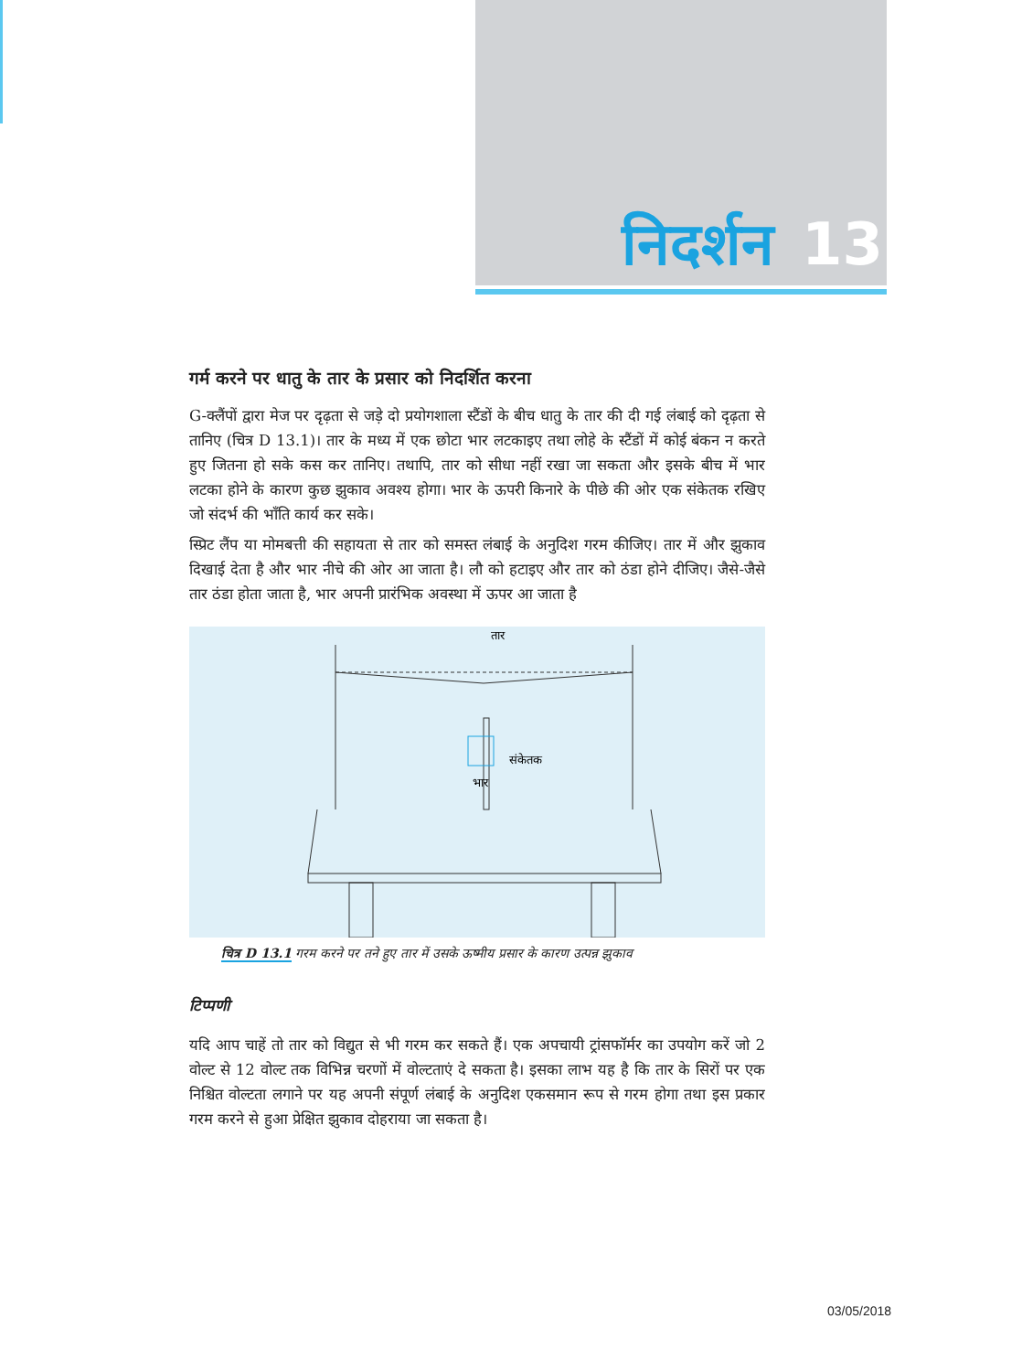निदर्शन 13
गर्म करने पर धातु के तार के प्रसार को निदर्शित करना
G-क्लैंपों द्वारा मेज पर दृढ़ता से जड़े दो प्रयोगशाला स्टैंडों के बीच धातु के तार की दी गई लंबाई को दृढ़ता से तानिए (चित्र D 13.1)। तार के मध्य में एक छोटा भार लटकाइए तथा लोहे के स्टैंडों में कोई बंकन न करते हुए जितना हो सके कस कर तानिए। तथापि, तार को सीधा नहीं रखा जा सकता और इसके बीच में भार लटका होने के कारण कुछ झुकाव अवश्य होगा। भार के ऊपरी किनारे के पीछे की ओर एक संकेतक रखिए जो संदर्भ की भाँति कार्य कर सके।
स्प्रिट लैंप या मोमबत्ती की सहायता से तार को समस्त लंबाई के अनुदिश गरम कीजिए। तार में और झुकाव दिखाई देता है और भार नीचे की ओर आ जाता है। लौ को हटाइए और तार को ठंडा होने दीजिए। जैसे-जैसे तार ठंडा होता जाता है, भार अपनी प्रारंभिक अवस्था में ऊपर आ जाता है
तार
संकेतक
भार
चित्र D 13.1 गरम करने पर तने हुए तार में उसके ऊष्मीय प्रसार के कारण उत्पन्न झुकाव
टिप्पणी
यदि आप चाहें तो तार को विद्युत से भी गरम कर सकते हैं। एक अपचायी ट्रांसफॉर्मर का उपयोग करें जो 2 वोल्ट से 12 वोल्ट तक विभिन्न चरणों में वोल्टताएं दे सकता है। इसका लाभ यह है कि तार के सिरों पर एक निश्चित वोल्टता लगाने पर यह अपनी संपूर्ण लंबाई के अनुदिश एकसमान रूप से गरम होगा तथा इस प्रकार गरम करने से हुआ प्रेक्षित झुकाव दोहराया जा सकता है।
03/05/2018